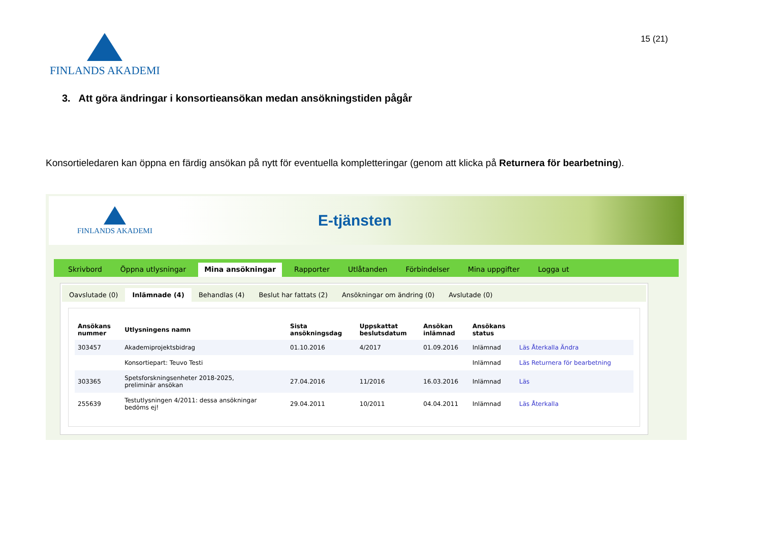FINLANDS AKADEMI
15 (21)
3. Att göra ändringar i konsortieansökan medan ansökningstiden pågår
Konsortieledaren kan öppna en färdig ansökan på nytt för eventuella kompletteringar (genom att klicka på Returnera för bearbetning).
FINLANDS AKADEMI
E-tjänsten
Skrivbord Öppna utlysningar Mina ansökningar Rapporter Utlåtanden Förbindelser Mina uppgifter Logga ut
Oavslutade (0) Inlämnade (4) Behandlas (4) Beslut har fattats (2) Ansökningar om ändring (0) Avslutade (0)
| Ansökans nummer | Utlysningens namn | Sista ansökningsdag | Uppskattat beslutsdatum | Ansökan inlämnad | Ansökans status | |
| --- | --- | --- | --- | --- | --- | --- |
| 303457 | Akademiprojektsbidrag | 01.10.2016 | 4/2017 | 01.09.2016 | Inlämnad | Läs Återkalla Ändra |
| | Konsortiepart: Teuvo Testi | | | | Inlämnad | Läs Returnera för bearbetning |
| 303365 | Spetsforskningsenheter 2018-2025, preliminär ansökan | 27.04.2016 | 11/2016 | 16.03.2016 | Inlämnad | Läs |
| 255639 | Testutlysningen 4/2011: dessa ansökningar bedöms ej! | 29.04.2011 | 10/2011 | 04.04.2011 | Inlämnad | Läs Återkalla |